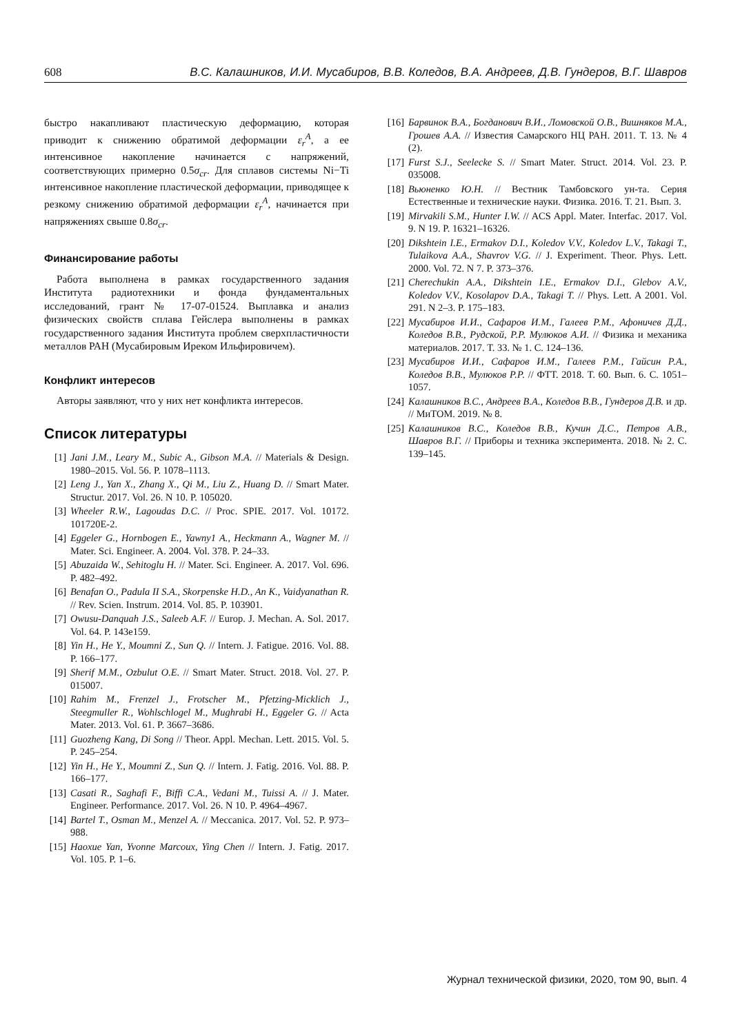608 В.С. Калашников, И.И. Мусабиров, В.В. Коледов, В.А. Андреев, Д.В. Гундеров, В.Г. Шавров
быстро накапливают пластическую деформацию, которая приводит к снижению обратимой деформации ε<sub>r</sub><sup>A</sup>, а ее интенсивное накопление начинается с напряжений, соответствующих примерно 0.5σ<sub>cr</sub>. Для сплавов системы Ni−Ti интенсивное накопление пластической деформации, приводящее к резкому снижению обратимой деформации ε<sub>r</sub><sup>A</sup>, начинается при напряжениях свыше 0.8σ<sub>cr</sub>.
Финансирование работы
Работа выполнена в рамках государственного задания Института радиотехники и фонда фундаментальных исследований, грант № 17-07-01524. Выплавка и анализ физических свойств сплава Гейслера выполнены в рамках государственного задания Института проблем сверхпластичности металлов РАН (Мусабировым Иреком Ильфировичем).
Конфликт интересов
Авторы заявляют, что у них нет конфликта интересов.
Список литературы
[1] Jani J.M., Leary M., Subic A., Gibson M.A. // Materials & Design. 1980–2015. Vol. 56. P. 1078–1113.
[2] Leng J., Yan X., Zhang X., Qi M., Liu Z., Huang D. // Smart Mater. Structur. 2017. Vol. 26. N 10. P. 105020.
[3] Wheeler R.W., Lagoudas D.C. // Proc. SPIE. 2017. Vol. 10172. 101720E-2.
[4] Eggeler G., Hornbogen E., Yawny1 A., Heckmann A., Wagner M. // Mater. Sci. Engineer. A. 2004. Vol. 378. P. 24–33.
[5] Abuzaida W., Sehitoglu H. // Mater. Sci. Engineer. A. 2017. Vol. 696. P. 482–492.
[6] Benafan O., Padula II S.A., Skorpenske H.D., An K., Vaidyanathan R. // Rev. Scien. Instrum. 2014. Vol. 85. P. 103901.
[7] Owusu-Danquah J.S., Saleeb A.F. // Europ. J. Mechan. A. Sol. 2017. Vol. 64. P. 143e159.
[8] Yin H., He Y., Moumni Z., Sun Q. // Intern. J. Fatigue. 2016. Vol. 88. P. 166–177.
[9] Sherif M.M., Ozbulut O.E. // Smart Mater. Struct. 2018. Vol. 27. P. 015007.
[10] Rahim M., Frenzel J., Frotscher M., Pfetzing-Micklich J., Steegmuller R., Wohlschlogel M., Mughrabi H., Eggeler G. // Acta Mater. 2013. Vol. 61. P. 3667–3686.
[11] Guozheng Kang, Di Song // Theor. Appl. Mechan. Lett. 2015. Vol. 5. P. 245–254.
[12] Yin H., He Y., Moumni Z., Sun Q. // Intern. J. Fatig. 2016. Vol. 88. P. 166–177.
[13] Casati R., Saghafi F., Biffi C.A., Vedani M., Tuissi A. // J. Mater. Engineer. Performance. 2017. Vol. 26. N 10. P. 4964–4967.
[14] Bartel T., Osman M., Menzel A. // Meccanica. 2017. Vol. 52. P. 973–988.
[15] Haoxue Yan, Yvonne Marcoux, Ying Chen // Intern. J. Fatig. 2017. Vol. 105. P. 1–6.
[16] Барвинок В.А., Богданович В.И., Ломовской О.В., Вишняков М.А., Грошев А.А. // Известия Самарского НЦ РАН. 2011. Т. 13. № 4 (2).
[17] Furst S.J., Seelecke S. // Smart Mater. Struct. 2014. Vol. 23. P. 035008.
[18] Вьюненко Ю.Н. // Вестник Тамбовского ун-та. Серия Естественные и технические науки. Физика. 2016. Т. 21. Вып. 3.
[19] Mirvakili S.M., Hunter I.W. // ACS Appl. Mater. Interfac. 2017. Vol. 9. N 19. P. 16321–16326.
[20] Dikshtein I.E., Ermakov D.I., Koledov V.V., Koledov L.V., Takagi T., Tulaikova A.A., Shavrov V.G. // J. Experiment. Theor. Phys. Lett. 2000. Vol. 72. N 7. P. 373–376.
[21] Cherechukin A.A., Dikshtein I.E., Ermakov D.I., Glebov A.V., Koledov V.V., Kosolapov D.A., Takagi T. // Phys. Lett. A 2001. Vol. 291. N 2–3. P. 175–183.
[22] Мусабиров И.И., Сафаров И.М., Галеев Р.М., Афоничев Д.Д., Коледов В.В., Рудской, Р.Р. Мулюков А.И. // Физика и механика материалов. 2017. Т. 33. № 1. С. 124–136.
[23] Мусабиров И.И., Сафаров И.М., Галеев Р.М., Гайсин Р.А., Коледов В.В., Мулюков Р.Р. // ФТТ. 2018. Т. 60. Вып. 6. С. 1051–1057.
[24] Калашников В.С., Андреев В.А., Коледов В.В., Гундеров Д.В. и др. // МиТОМ. 2019. № 8.
[25] Калашников В.С., Коледов В.В., Кучин Д.С., Петров А.В., Шавров В.Г. // Приборы и техника эксперимента. 2018. № 2. С. 139–145.
Журнал технической физики, 2020, том 90, вып. 4